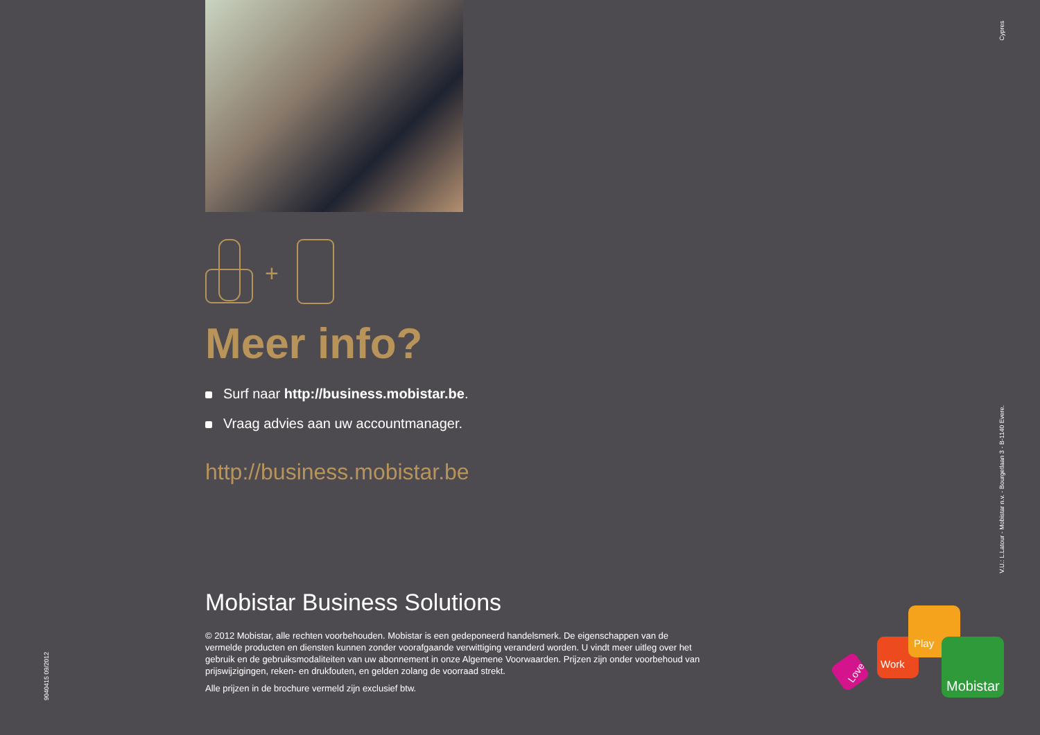+
Meer info?
Surf naar http://business.mobistar.be.
Vraag advies aan uw accountmanager.
http://business.mobistar.be
Mobistar Business Solutions
© 2012 Mobistar, alle rechten voorbehouden. Mobistar is een gedeponeerd handelsmerk. De eigenschappen van de vermelde producten en diensten kunnen zonder voorafgaande verwittiging veranderd worden. U vindt meer uitleg over het gebruik en de gebruiksmodaliteiten van uw abonnement in onze Algemene Voorwaarden. Prijzen zijn onder voorbehoud van prijswijzigingen, reken- en drukfouten, en gelden zolang de voorraad strekt.
Alle prijzen in de brochure vermeld zijn exclusief btw.
Cypres
V.U.: L.Latour - Mobistar n.v. - Bourgetlaan 3 - B-1140 Evere.
9040415 09/2012
Love
Work
Play
Mobistar